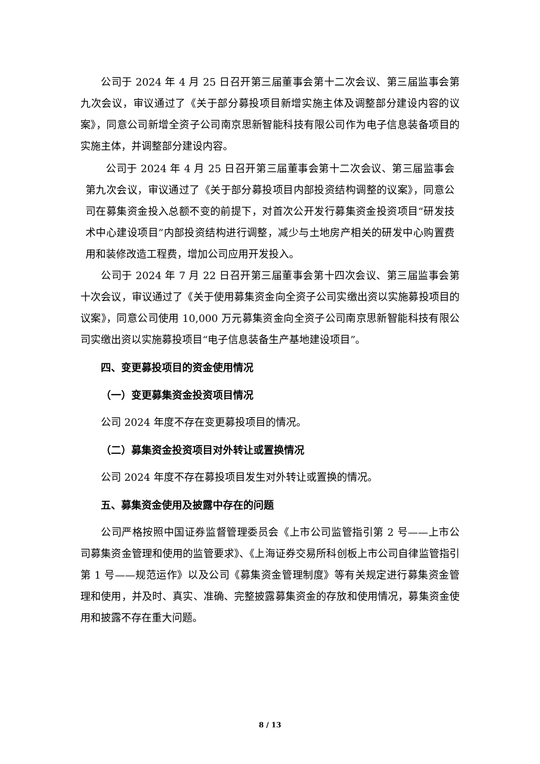公司于 2024 年 4 月 25 日召开第三届董事会第十二次会议、第三届监事会第九次会议，审议通过了《关于部分募投项目新增实施主体及调整部分建设内容的议案》，同意公司新增全资子公司南京思新智能科技有限公司作为电子信息装备项目的实施主体，并调整部分建设内容。
公司于 2024 年 4 月 25 日召开第三届董事会第十二次会议、第三届监事会第九次会议，审议通过了《关于部分募投项目内部投资结构调整的议案》，同意公司在募集资金投入总额不变的前提下，对首次公开发行募集资金投资项目“研发技术中心建设项目”内部投资结构进行调整，减少与土地房产相关的研发中心购置费用和装修改造工程费，增加公司应用开发投入。
公司于 2024 年 7 月 22 日召开第三届董事会第十四次会议、第三届监事会第十次会议，审议通过了《关于使用募集资金向全资子公司实缴出资以实施募投项目的议案》，同意公司使用 10,000 万元募集资金向全资子公司南京思新智能科技有限公司实缴出资以实施募投项目“电子信息装备生产基地建设项目”。
四、变更募投项目的资金使用情况
（一）变更募集资金投资项目情况
公司 2024 年度不存在变更募投项目的情况。
（二）募集资金投资项目对外转让或置换情况
公司 2024 年度不存在募投项目发生对外转让或置换的情况。
五、募集资金使用及披露中存在的问题
公司严格按照中国证券监督管理委员会《上市公司监管指引第 2 号——上市公司募集资金管理和使用的监管要求》、《上海证券交易所科创板上市公司自律监管指引第 1 号——规范运作》以及公司《募集资金管理制度》等有关规定进行募集资金管理和使用，并及时、真实、准确、完整披露募集资金的存放和使用情况，募集资金使用和披露不存在重大问题。
8 / 13